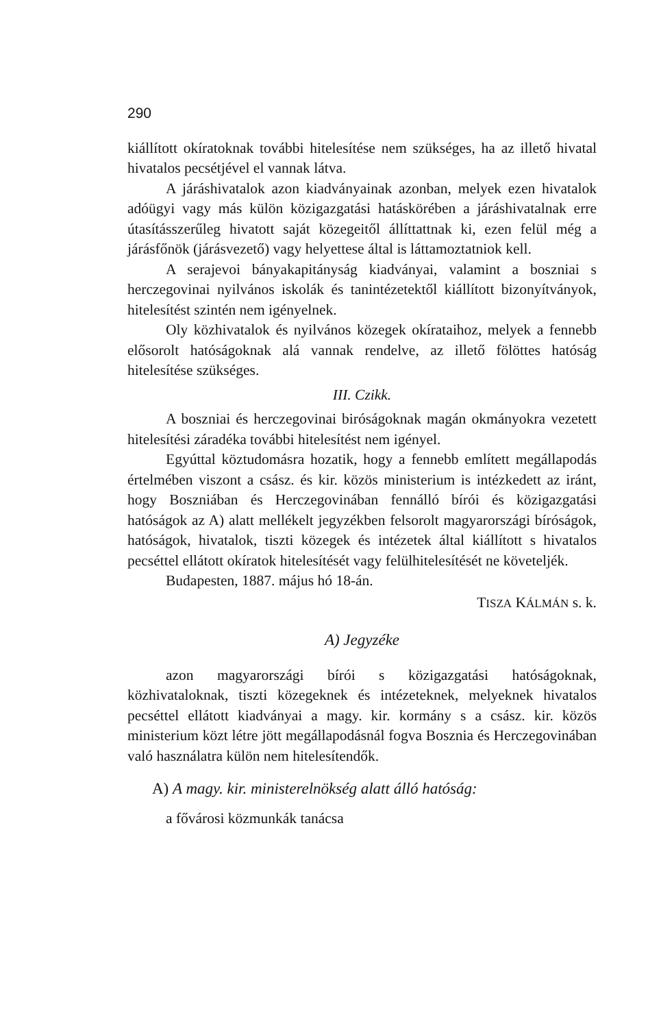290
kiállított okíratoknak további hitelesítése nem szükséges, ha az illető hivatal hivatalos pecsétjével el vannak látva.
A járáshivatalok azon kiadványainak azonban, melyek ezen hivatalok adóügyi vagy más külön közigazgatási hatáskörében a járáshivatalnak erre útasításszerűleg hivatott saját közegeitől állíttattnak ki, ezen felül még a járásfőnök (járásvezető) vagy helyettese által is láttamoztatniok kell.
A serajevoi bányakapitányság kiadványai, valamint a boszniai s herczegovinai nyilvános iskolák és tanintézetektől kiállított bizonyítványok, hitelesítést szintén nem igényelnek.
Oly közhivatalok és nyilvános közegek okírataihoz, melyek a fennebb elősorolt hatóságoknak alá vannak rendelve, az illető fölöttes hatóság hitelesítése szükséges.
III. Czikk.
A boszniai és herczegovinai biróságoknak magán okmányokra vezetett hitelesítési záradéka további hitelesítést nem igényel.
Egyúttal köztudomásra hozatik, hogy a fennebb említett megállapodás értelmében viszont a csász. és kir. közös ministerium is intézkedett az iránt, hogy Boszniában és Herczegovinában fennálló bírói és közigazgatási hatóságok az A) alatt mellékelt jegyzékben felsorolt magyarországi bíróságok, hatóságok, hivatalok, tiszti közegek és intézetek által kiállított s hivatalos pecséttel ellátott okíratok hitelesítését vagy felülhitelesítését ne követeljék.
Budapesten, 1887. május hó 18-án.
TISZA KÁLMÁN s. k.
A) Jegyzéke
azon magyarországi bírói s közigazgatási hatóságoknak, közhivataloknak, tiszti közegeknek és intézeteknek, melyeknek hivatalos pecséttel ellátott kiadványai a magy. kir. kormány s a csász. kir. közös ministerium közt létre jött megállapodásnál fogva Bosznia és Herczegovinában való használatra külön nem hitelesítendők.
A) A magy. kir. ministerelnökség alatt álló hatóság:
a fővárosi közmunkák tanácsa